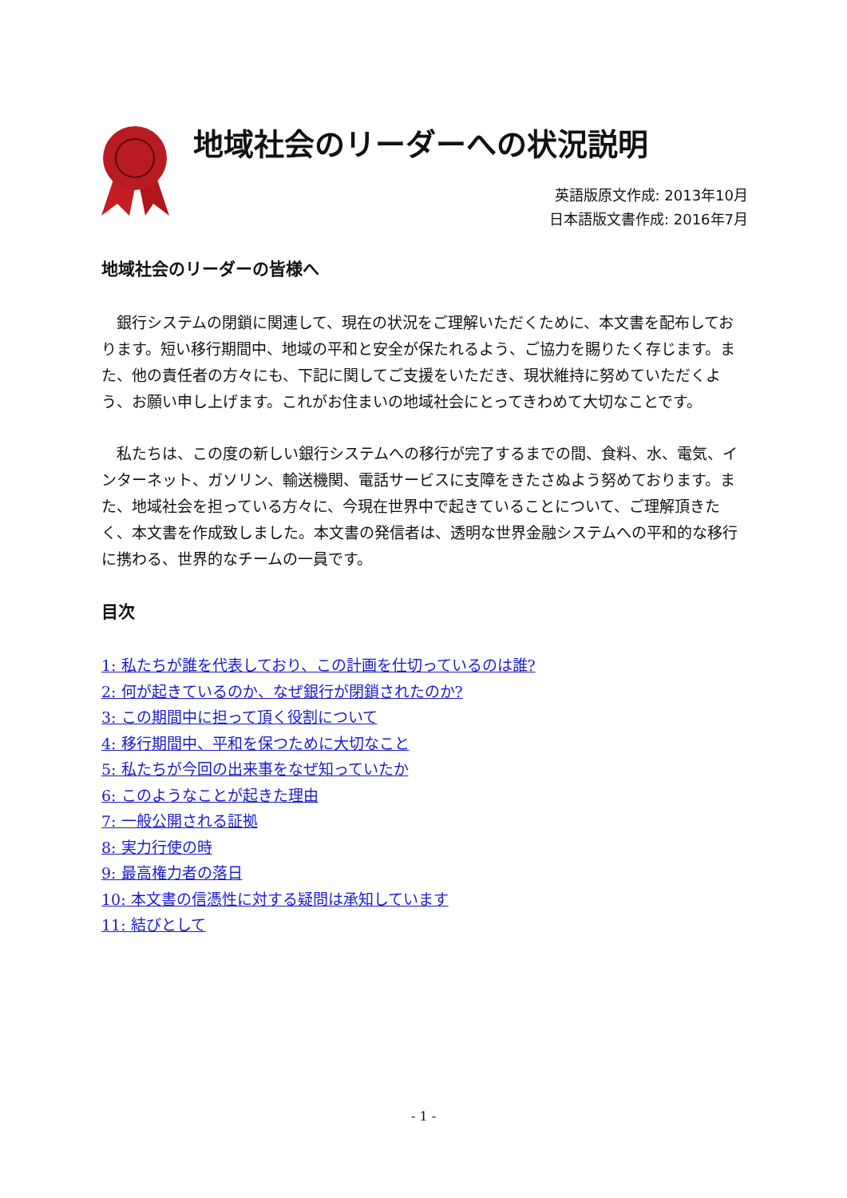地域社会のリーダーへの状況説明
英語版原文作成: 2013年10月
日本語版文書作成: 2016年7月
地域社会のリーダーの皆様へ
銀行システムの閉鎖に関連して、現在の状況をご理解いただくために、本文書を配布しております。短い移行期間中、地域の平和と安全が保たれるよう、ご協力を賜りたく存じます。また、他の責任者の方々にも、下記に関してご支援をいただき、現状維持に努めていただくよう、お願い申し上げます。これがお住まいの地域社会にとってきわめて大切なことです。
私たちは、この度の新しい銀行システムへの移行が完了するまでの間、食料、水、電気、インターネット、ガソリン、輸送機関、電話サービスに支障をきたさぬよう努めております。また、地域社会を担っている方々に、今現在世界中で起きていることについて、ご理解頂きたく、本文書を作成致しました。本文書の発信者は、透明な世界金融システムへの平和的な移行に携わる、世界的なチームの一員です。
目次
1: 私たちが誰を代表しており、この計画を仕切っているのは誰?
2: 何が起きているのか、なぜ銀行が閉鎖されたのか?
3: この期間中に担って頂く役割について
4: 移行期間中、平和を保つために大切なこと
5: 私たちが今回の出来事をなぜ知っていたか
6: このようなことが起きた理由
7: 一般公開される証拠
8: 実力行使の時
9: 最高権力者の落日
10: 本文書の信憑性に対する疑問は承知しています
11: 結びとして
- 1 -